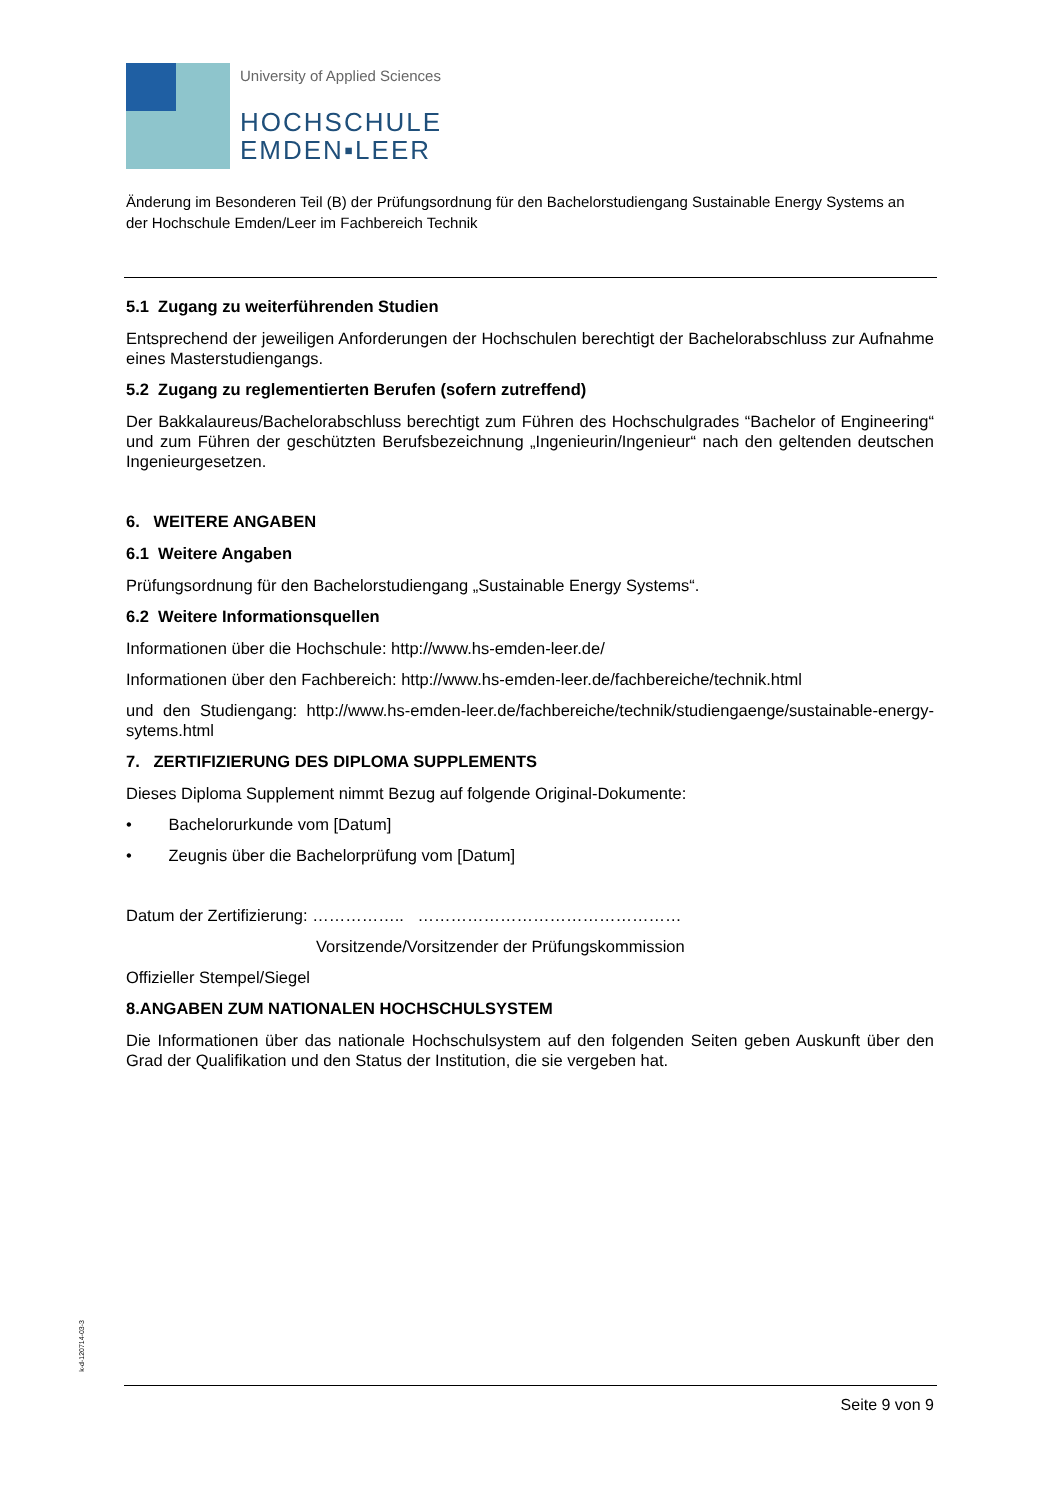University of Applied Sciences
HOCHSCHULE
EMDEN▪LEER
Änderung im Besonderen Teil (B) der Prüfungsordnung für den Bachelorstudiengang Sustainable Energy Systems an der Hochschule Emden/Leer im Fachbereich Technik
5.1 Zugang zu weiterführenden Studien
Entsprechend der jeweiligen Anforderungen der Hochschulen berechtigt der Bachelorabschluss zur Aufnahme eines Masterstudiengangs.
5.2 Zugang zu reglementierten Berufen (sofern zutreffend)
Der Bakkalaureus/Bachelorabschluss berechtigt zum Führen des Hochschulgrades “Bachelor of Engineering“ und zum Führen der geschützten Berufsbezeichnung „Ingenieurin/Ingenieur“ nach den geltenden deutschen Ingenieurgesetzen.
6. WEITERE ANGABEN
6.1 Weitere Angaben
Prüfungsordnung für den Bachelorstudiengang „Sustainable Energy Systems“.
6.2 Weitere Informationsquellen
Informationen über die Hochschule: http://www.hs-emden-leer.de/
Informationen über den Fachbereich: http://www.hs-emden-leer.de/fachbereiche/technik.html
und den Studiengang: http://www.hs-emden-leer.de/fachbereiche/technik/studiengaenge/sustainable-energy-sytems.html
7. ZERTIFIZIERUNG DES DIPLOMA SUPPLEMENTS
Dieses Diploma Supplement nimmt Bezug auf folgende Original-Dokumente:
• Bachelorurkunde vom [Datum]
• Zeugnis über die Bachelorprüfung vom [Datum]
Datum der Zertifizierung: …………….. …………………………………………
Vorsitzende/Vorsitzender der Prüfungskommission
Offizieller Stempel/Siegel
8.ANGABEN ZUM NATIONALEN HOCHSCHULSYSTEM
Die Informationen über das nationale Hochschulsystem auf den folgenden Seiten geben Auskunft über den Grad der Qualifikation und den Status der Institution, die sie vergeben hat.
k-d-120714-03-3
Seite 9 von 9